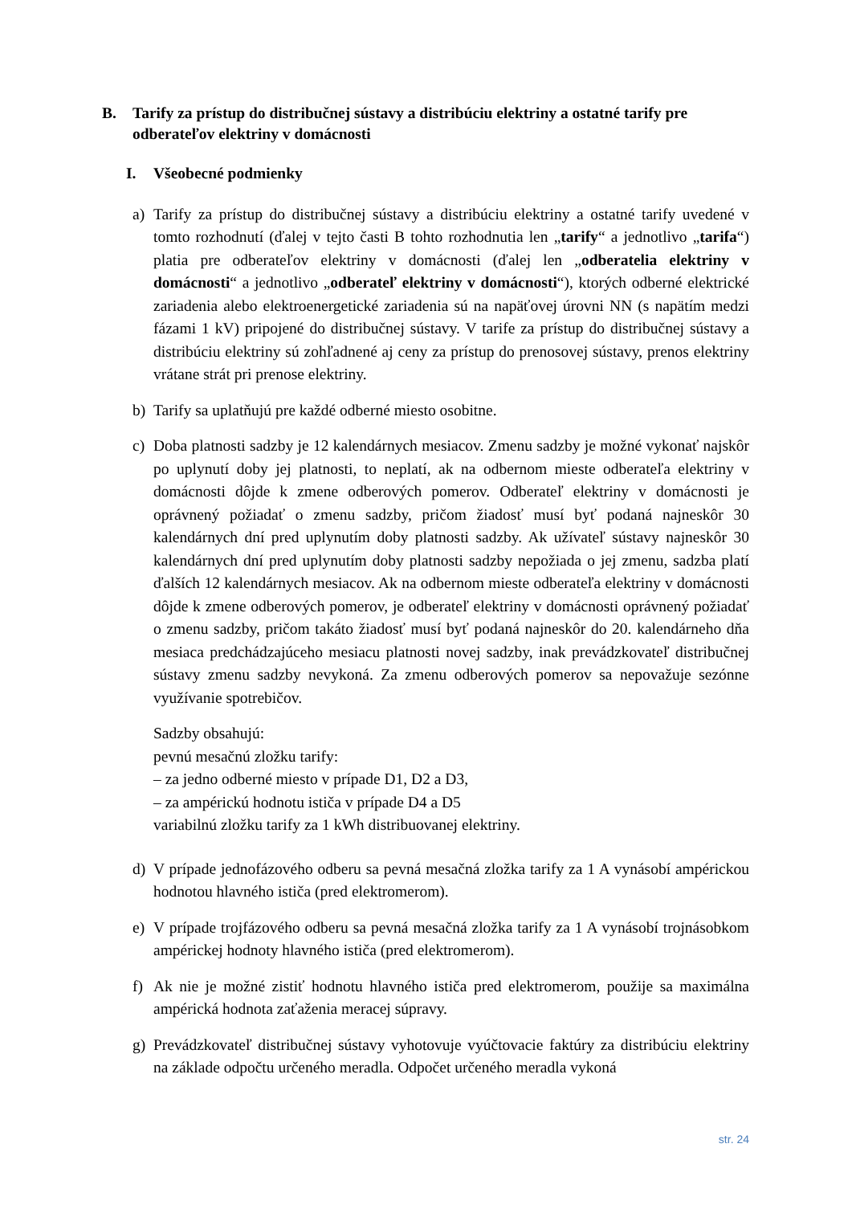B. Tarify za prístup do distribučnej sústavy a distribúciu elektriny a ostatné tarify pre odberateľov elektriny v domácnosti
I. Všeobecné podmienky
a) Tarify za prístup do distribučnej sústavy a distribúciu elektriny a ostatné tarify uvedené v tomto rozhodnutí (ďalej v tejto časti B tohto rozhodnutia len „tarify“ a jednotlivo „tarifa“) platia pre odberateľov elektriny v domácnosti (ďalej len „odberatelia elektriny v domácnosti“ a jednotlivo „odberateľ elektriny v domácnosti“), ktorých odberné elektrické zariadenia alebo elektroenergetické zariadenia sú na napäťovej úrovni NN (s napätím medzi fázami 1 kV) pripojené do distribučnej sústavy. V tarife za prístup do distribučnej sústavy a distribúciu elektriny sú zohľadnené aj ceny za prístup do prenosovej sústavy, prenos elektriny vrátane strát pri prenose elektriny.
b) Tarify sa uplatňujú pre každé odberné miesto osobitne.
c) Doba platnosti sadzby je 12 kalendárnych mesiacov. Zmenu sadzby je možné vykonať najskôr po uplynutí doby jej platnosti, to neplatí, ak na odbernom mieste odberateľa elektriny v domácnosti dôjde k zmene odberových pomerov. Odberateľ elektriny v domácnosti je oprávnený požiadať o zmenu sadzby, pričom žiadosť musí byť podaná najneskôr 30 kalendárnych dní pred uplynutím doby platnosti sadzby. Ak užívateľ sústavy najneskôr 30 kalendárnych dní pred uplynutím doby platnosti sadzby nepožiada o jej zmenu, sadzba platí ďalších 12 kalendárnych mesiacov. Ak na odbernom mieste odberateľa elektriny v domácnosti dôjde k zmene odberových pomerov, je odberateľ elektriny v domácnosti oprávnený požiadať o zmenu sadzby, pričom takáto žiadosť musí byť podaná najneskôr do 20. kalendárneho dňa mesiaca predchádzajúceho mesiacu platnosti novej sadzby, inak prevádzkovateľ distribučnej sústavy zmenu sadzby nevykoná. Za zmenu odberových pomerov sa nepovažuje sezónne využívanie spotrebičov.
Sadzby obsahujú:
pevnú mesačnú zložku tarify:
– za jedno odberné miesto v prípade D1, D2 a D3,
– za ampérickú hodnotu ističa v prípade D4 a D5
variabilnú zložku tarify za 1 kWh distribuovanej elektriny.
d) V prípade jednofázového odberu sa pevná mesačná zložka tarify za 1 A vynásobí ampérickou hodnotou hlavného ističa (pred elektromerom).
e) V prípade trojfázového odberu sa pevná mesačná zložka tarify za 1 A vynásobí trojnásobkom ampérickej hodnoty hlavného ističa (pred elektromerom).
f) Ak nie je možné zistiť hodnotu hlavného ističa pred elektromerom, použije sa maximálna ampérická hodnota zaťaženia meracej súpravy.
g) Prevádzkovateľ distribučnej sústavy vyhotovuje vyúčtovacie faktúry za distribúciu elektriny na základe odpočtu určeného meradla. Odpočet určeného meradla vykoná
str. 24